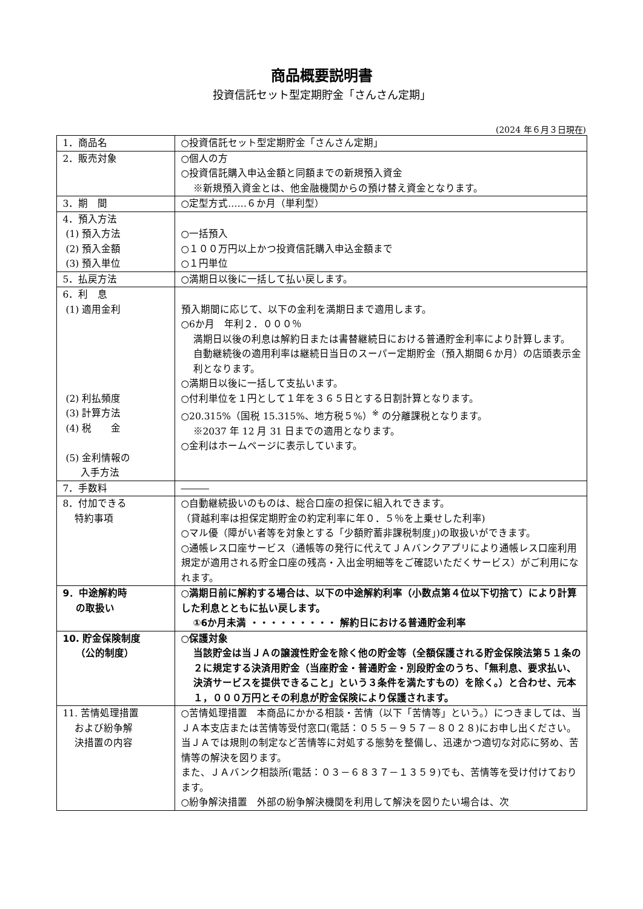商品概要説明書
投資信託セット型定期貯金「さんさん定期」
(2024 年６月３日現在)
| 1．商品名 | ○投資信託セット型定期貯金「さんさん定期」 |
| 2．販売対象 | ○個人の方 ○投資信託購入申込金額と同額までの新規預入資金 ※新規預入資金とは、他金融機関からの預け替え資金となります。 |
| 3．期 間 | ○定型方式……６か月（単利型） |
| 4．預入方法 (1) 預入方法 (2) 預入金額 (3) 預入単位 | ○一括預入 ○１００万円以上かつ投資信託購入申込金額まで ○１円単位 |
| 5．払戻方法 | ○満期日以後に一括して払い戻します。 |
| 6．利 息 (1) 適用金利 (2) 利払頻度 (3) 計算方法 (4) 税 金 (5) 金利情報の 入手方法 | 預入期間に応じて、以下の金利を満期日まで適用します。 ○6か月 年利２．０００％ 満期日以後の利息は解約日または書替継続日における普通貯金利率により計算します。 自動継続後の適用利率は継続日当日のスーパー定期貯金（預入期間６か月）の店頭表示金利となります。 ○満期日以後に一括して支払います。 ○付利単位を１円として１年を３６５日とする日割計算となります。 ○20.315%（国税 15.315%、地方税５%）<sup>※</sup> の分離課税となります。 ※2037 年 12 月 31 日までの適用となります。 ○金利はホームページに表示しています。 |
| 7．手数料 | ――― |
| 8．付加できる 特約事項 | ○自動継続扱いのものは、総合口座の担保に組入れできます。 （貸越利率は担保定期貯金の約定利率に年０．５％を上乗せした利率) ○マル優（障がい者等を対象とする「少額貯蓄非課税制度」)の取扱いができます。 ○通帳レス口座サービス（通帳等の発行に代えてＪＡバンクアプリにより通帳レス口座利用規定が適用される貯金口座の残高・入出金明細等をご確認いただくサービス）がご利用になれます。 |
| 9．中途解約時 の取扱い | ○満期日前に解約する場合は、以下の中途解約利率（小数点第４位以下切捨て）により計算した利息とともに払い戻します。 ①6か月未満 ・・・・・・・・・ 解約日における普通貯金利率 |
| 10. 貯金保険制度 （公的制度） | ○保護対象 当該貯金は当ＪＡの譲渡性貯金を除く他の貯金等（全額保護される貯金保険法第５１条の２に規定する決済用貯金（当座貯金・普通貯金・別段貯金のうち、「無利息、要求払い、決済サービスを提供できること」という３条件を満たすもの）を除く。）と合わせ、元本１，０００万円とその利息が貯金保険により保護されます。 |
| 11. 苦情処理措置 および紛争解 決措置の内容 | ○苦情処理措置 本商品にかかる相談・苦情（以下「苦情等」という。）につきましては、当ＪＡ本支店または苦情等受付窓口(電話：０５５－９５７－８０２８)にお申し出ください。当ＪＡでは規則の制定など苦情等に対処する態勢を整備し、迅速かつ適切な対応に努め、苦情等の解決を図ります。 また、ＪＡバンク相談所(電話：０３－６８３７－１３５９)でも、苦情等を受け付けております。 ○紛争解決措置 外部の紛争解決機関を利用して解決を図りたい場合は、次 |